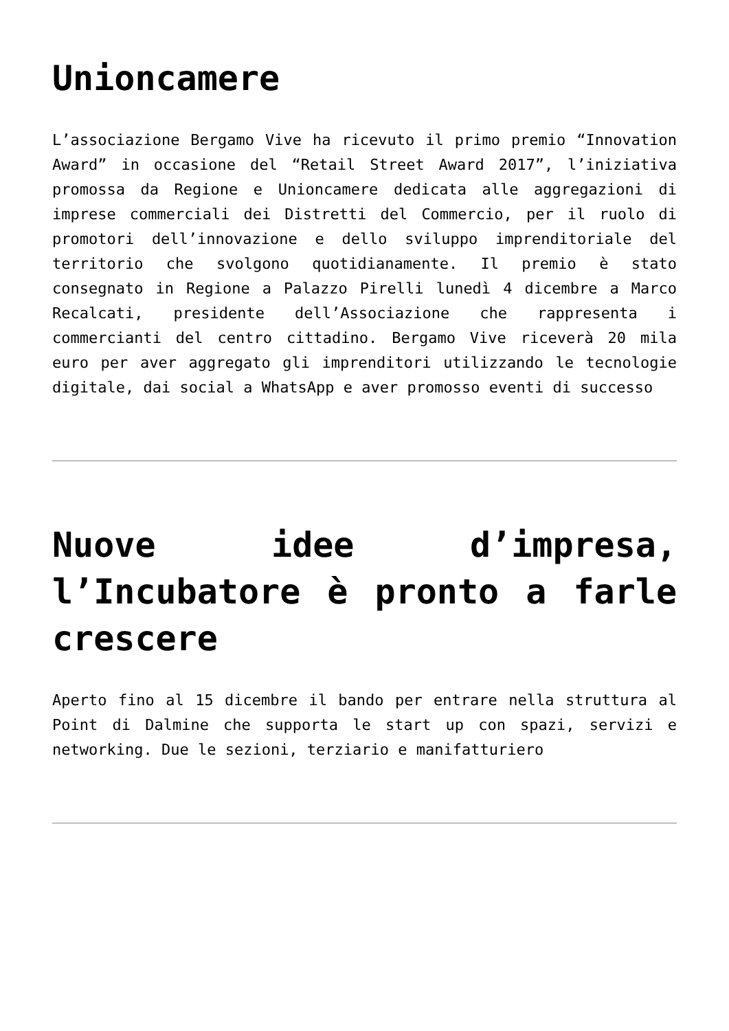Unioncamere
L’associazione Bergamo Vive ha ricevuto il primo premio “Innovation Award” in occasione del “Retail Street Award 2017”, l’iniziativa promossa da Regione e Unioncamere dedicata alle aggregazioni di imprese commerciali dei Distretti del Commercio, per il ruolo di promotori dell’innovazione e dello sviluppo imprenditoriale del territorio che svolgono quotidianamente. Il premio è stato consegnato in Regione a Palazzo Pirelli lunedì 4 dicembre a Marco Recalcati, presidente dell’Associazione che rappresenta i commercianti del centro cittadino. Bergamo Vive riceverà 20 mila euro per aver aggregato gli imprenditori utilizzando le tecnologie digitale, dai social a WhatsApp e aver promosso eventi di successo
Nuove idee d’impresa, l’Incubatore è pronto a farle crescere
Aperto fino al 15 dicembre il bando per entrare nella struttura al Point di Dalmine che supporta le start up con spazi, servizi e networking. Due le sezioni, terziario e manifatturiero